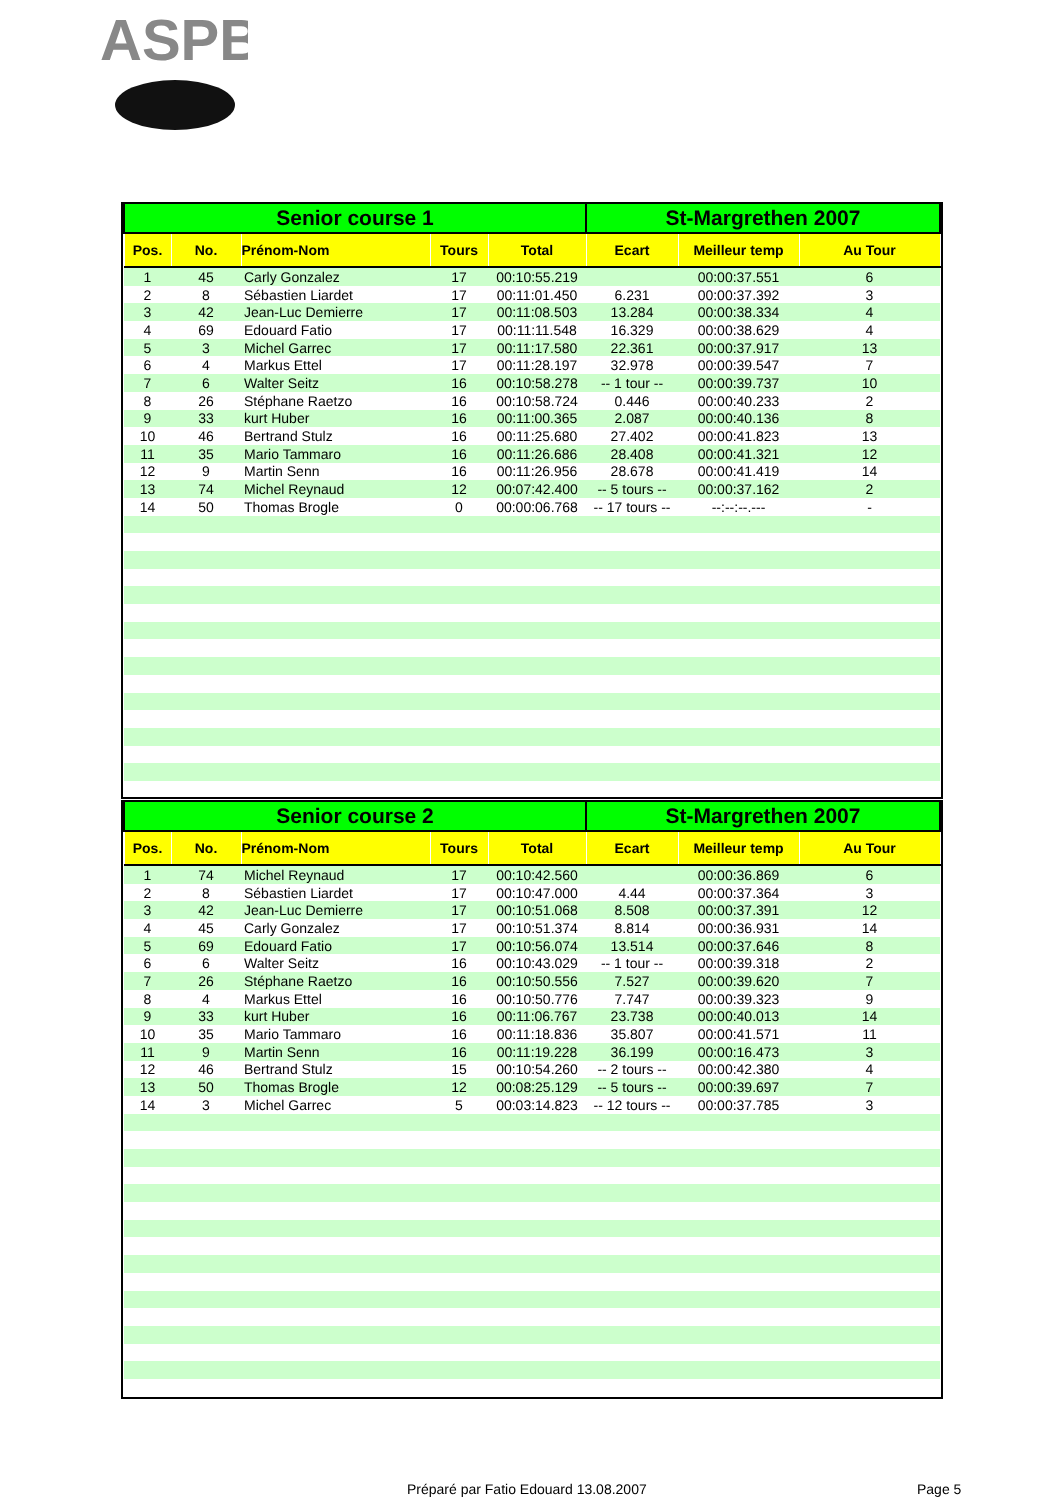ASPB
| Senior course 1 | | | | | St-Margrethen 2007 | | |
| Pos. | No. | Prénom-Nom | Tours | Total | Ecart | Meilleur temp | Au Tour |
| 1 | 45 | Carly Gonzalez | 17 | 00:10:55.219 | | 00:00:37.551 | 6 |
| 2 | 8 | Sébastien Liardet | 17 | 00:11:01.450 | 6.231 | 00:00:37.392 | 3 |
| 3 | 42 | Jean-Luc Demierre | 17 | 00:11:08.503 | 13.284 | 00:00:38.334 | 4 |
| 4 | 69 | Edouard Fatio | 17 | 00:11:11.548 | 16.329 | 00:00:38.629 | 4 |
| 5 | 3 | Michel Garrec | 17 | 00:11:17.580 | 22.361 | 00:00:37.917 | 13 |
| 6 | 4 | Markus Ettel | 17 | 00:11:28.197 | 32.978 | 00:00:39.547 | 7 |
| 7 | 6 | Walter Seitz | 16 | 00:10:58.278 | -- 1 tour -- | 00:00:39.737 | 10 |
| 8 | 26 | Stéphane Raetzo | 16 | 00:10:58.724 | 0.446 | 00:00:40.233 | 2 |
| 9 | 33 | kurt Huber | 16 | 00:11:00.365 | 2.087 | 00:00:40.136 | 8 |
| 10 | 46 | Bertrand Stulz | 16 | 00:11:25.680 | 27.402 | 00:00:41.823 | 13 |
| 11 | 35 | Mario Tammaro | 16 | 00:11:26.686 | 28.408 | 00:00:41.321 | 12 |
| 12 | 9 | Martin Senn | 16 | 00:11:26.956 | 28.678 | 00:00:41.419 | 14 |
| 13 | 74 | Michel Reynaud | 12 | 00:07:42.400 | -- 5 tours -- | 00:00:37.162 | 2 |
| 14 | 50 | Thomas Brogle | 0 | 00:00:06.768 | -- 17 tours -- | --:--:--.--- | - |
| Senior course 2 | | | | | St-Margrethen 2007 | | |
| Pos. | No. | Prénom-Nom | Tours | Total | Ecart | Meilleur temp | Au Tour |
| 1 | 74 | Michel Reynaud | 17 | 00:10:42.560 | | 00:00:36.869 | 6 |
| 2 | 8 | Sébastien Liardet | 17 | 00:10:47.000 | 4.44 | 00:00:37.364 | 3 |
| 3 | 42 | Jean-Luc Demierre | 17 | 00:10:51.068 | 8.508 | 00:00:37.391 | 12 |
| 4 | 45 | Carly Gonzalez | 17 | 00:10:51.374 | 8.814 | 00:00:36.931 | 14 |
| 5 | 69 | Edouard Fatio | 17 | 00:10:56.074 | 13.514 | 00:00:37.646 | 8 |
| 6 | 6 | Walter Seitz | 16 | 00:10:43.029 | -- 1 tour -- | 00:00:39.318 | 2 |
| 7 | 26 | Stéphane Raetzo | 16 | 00:10:50.556 | 7.527 | 00:00:39.620 | 7 |
| 8 | 4 | Markus Ettel | 16 | 00:10:50.776 | 7.747 | 00:00:39.323 | 9 |
| 9 | 33 | kurt Huber | 16 | 00:11:06.767 | 23.738 | 00:00:40.013 | 14 |
| 10 | 35 | Mario Tammaro | 16 | 00:11:18.836 | 35.807 | 00:00:41.571 | 11 |
| 11 | 9 | Martin Senn | 16 | 00:11:19.228 | 36.199 | 00:00:16.473 | 3 |
| 12 | 46 | Bertrand Stulz | 15 | 00:10:54.260 | -- 2 tours -- | 00:00:42.380 | 4 |
| 13 | 50 | Thomas Brogle | 12 | 00:08:25.129 | -- 5 tours -- | 00:00:39.697 | 7 |
| 14 | 3 | Michel Garrec | 5 | 00:03:14.823 | -- 12 tours -- | 00:00:37.785 | 3 |
Préparé par Fatio Edouard 13.08.2007 Page 5